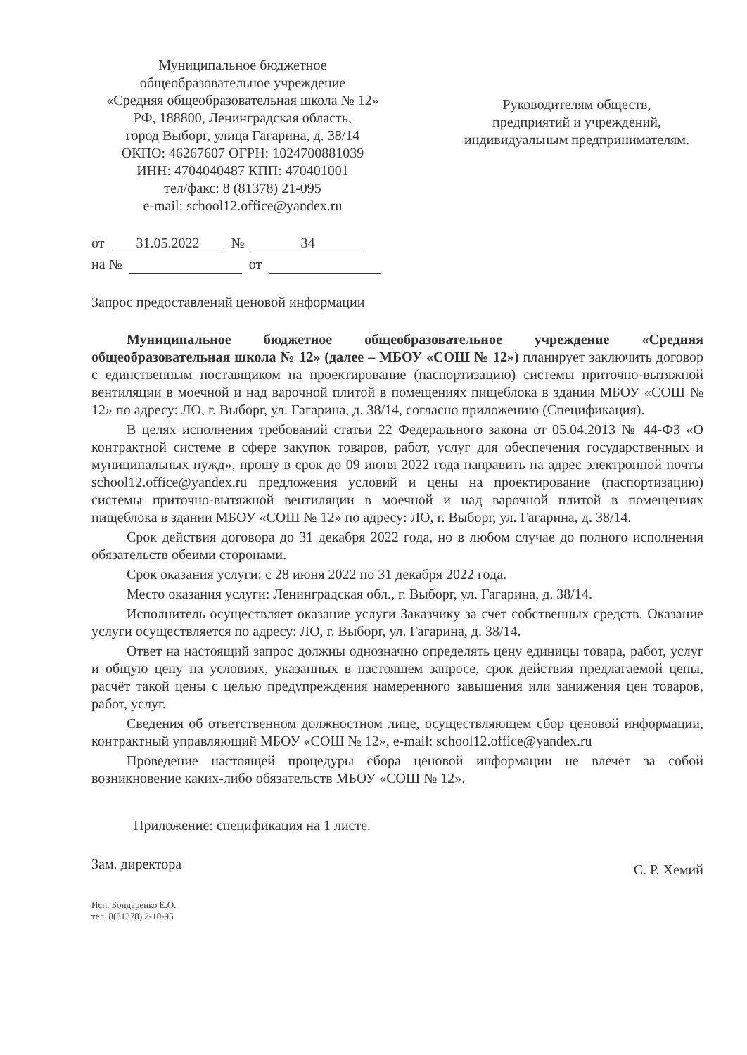Муниципальное бюджетное
общеобразовательное учреждение
«Средняя общеобразовательная школа № 12»
РФ, 188800, Ленинградская область,
город Выборг, улица Гагарина, д. 38/14
ОКПО: 46267607 ОГРН: 1024700881039
ИНН: 4704040487 КПП: 470401001
тел/факс: 8 (81378) 21-095
e-mail: school12.office@yandex.ru
Руководителям обществ,
предприятий и учреждений,
индивидуальным предпринимателям.
от 31.05.2022 № 34
на № от
Запрос предоставлений ценовой информации
Муниципальное бюджетное общеобразовательное учреждение «Средняя общеобразовательная школа № 12» (далее – МБОУ «СОШ № 12») планирует заключить договор с единственным поставщиком на проектирование (паспортизацию) системы приточно-вытяжной вентиляции в моечной и над варочной плитой в помещениях пищеблока в здании МБОУ «СОШ № 12» по адресу: ЛО, г. Выборг, ул. Гагарина, д. 38/14, согласно приложению (Спецификация).
В целях исполнения требований статьи 22 Федерального закона от 05.04.2013 № 44-ФЗ «О контрактной системе в сфере закупок товаров, работ, услуг для обеспечения государственных и муниципальных нужд», прошу в срок до 09 июня 2022 года направить на адрес электронной почты school12.office@yandex.ru предложения условий и цены на проектирование (паспортизацию) системы приточно-вытяжной вентиляции в моечной и над варочной плитой в помещениях пищеблока в здании МБОУ «СОШ № 12» по адресу: ЛО, г. Выборг, ул. Гагарина, д. 38/14.
Срок действия договора до 31 декабря 2022 года, но в любом случае до полного исполнения обязательств обеими сторонами.
Срок оказания услуги: с 28 июня 2022 по 31 декабря 2022 года.
Место оказания услуги: Ленинградская обл., г. Выборг, ул. Гагарина, д. 38/14.
Исполнитель осуществляет оказание услуги Заказчику за счет собственных средств. Оказание услуги осуществляется по адресу: ЛО, г. Выборг, ул. Гагарина, д. 38/14.
Ответ на настоящий запрос должны однозначно определять цену единицы товара, работ, услуг и общую цену на условиях, указанных в настоящем запросе, срок действия предлагаемой цены, расчёт такой цены с целью предупреждения намеренного завышения или занижения цен товаров, работ, услуг.
Сведения об ответственном должностном лице, осуществляющем сбор ценовой информации, контрактный управляющий МБОУ «СОШ № 12», e-mail: school12.office@yandex.ru
Проведение настоящей процедуры сбора ценовой информации не влечёт за собой возникновение каких-либо обязательств МБОУ «СОШ № 12».
Приложение: спецификация на 1 листе.
Зам. директора С. Р. Хемий
Исп. Бондаренко Е.О.
тел. 8(81378) 2-10-95